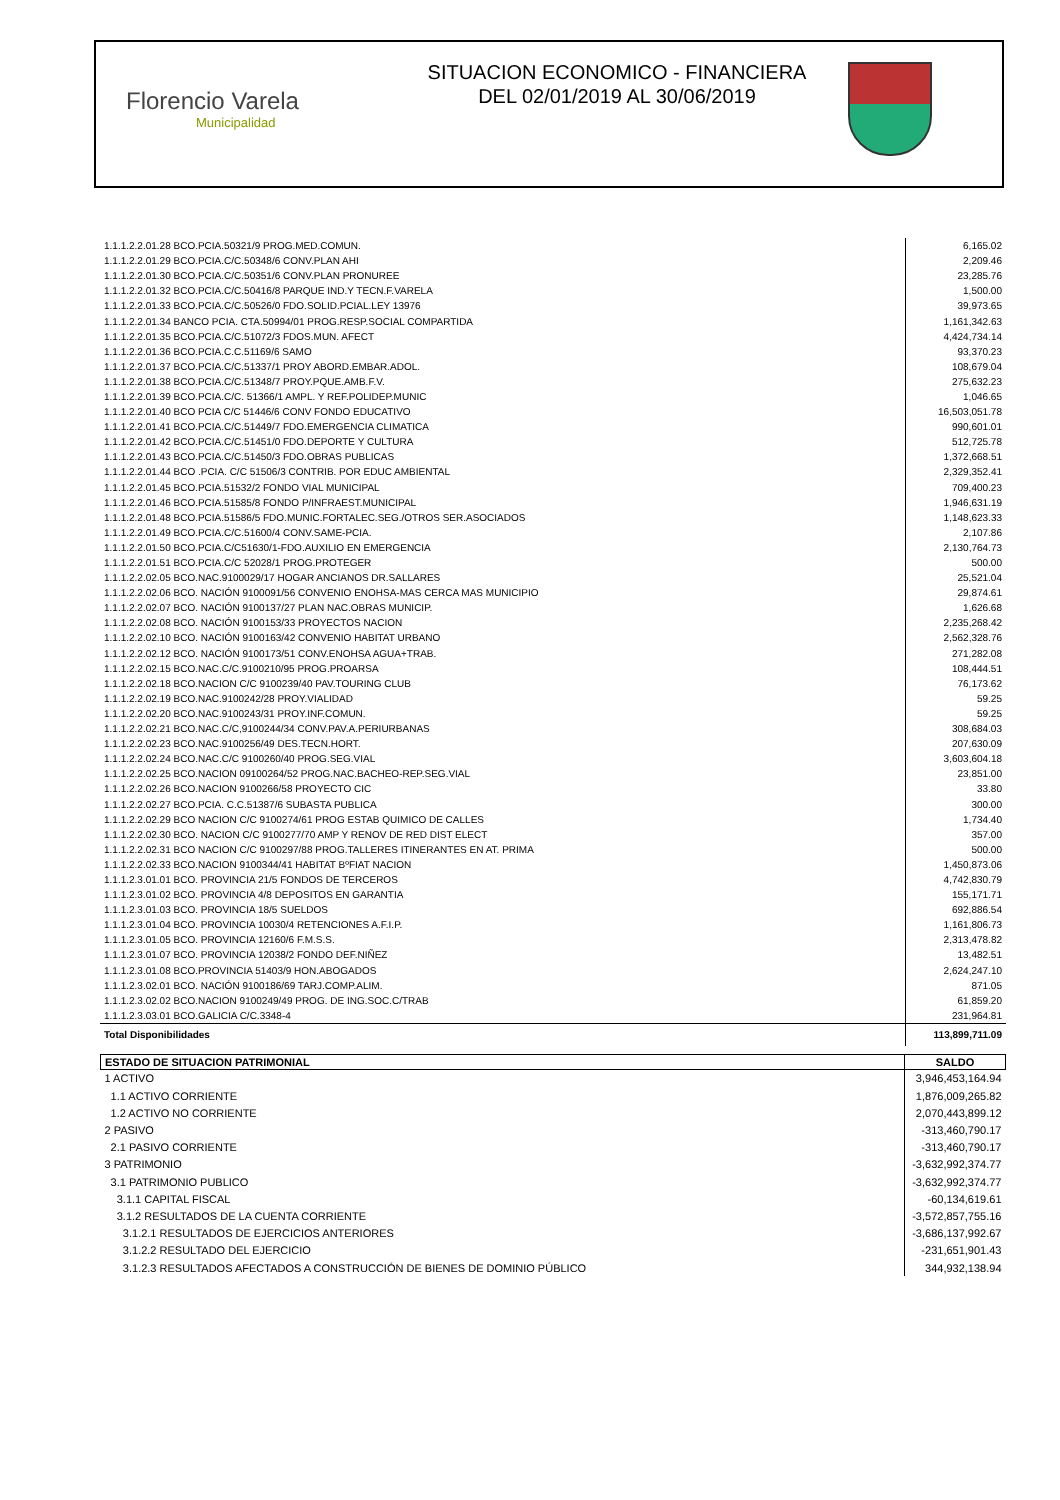Florencio Varela
Municipalidad
SITUACION ECONOMICO - FINANCIERA
DEL 02/01/2019 AL 30/06/2019
| 1.1.1.2.2.01.28 BCO.PCIA.50321/9 PROG.MED.COMUN. | 6,165.02 |
| 1.1.1.2.2.01.29 BCO.PCIA.C/C.50348/6 CONV.PLAN AHI | 2,209.46 |
| 1.1.1.2.2.01.30 BCO.PCIA.C/C.50351/6 CONV.PLAN PRONUREE | 23,285.76 |
| 1.1.1.2.2.01.32 BCO.PCIA.C/C.50416/8 PARQUE IND.Y TECN.F.VARELA | 1,500.00 |
| 1.1.1.2.2.01.33 BCO.PCIA.C/C.50526/0 FDO.SOLID.PCIAL.LEY 13976 | 39,973.65 |
| 1.1.1.2.2.01.34 BANCO PCIA. CTA.50994/01 PROG.RESP.SOCIAL COMPARTIDA | 1,161,342.63 |
| 1.1.1.2.2.01.35 BCO.PCIA.C/C.51072/3 FDOS.MUN. AFECT | 4,424,734.14 |
| 1.1.1.2.2.01.36 BCO.PCIA.C.C.51169/6 SAMO | 93,370.23 |
| 1.1.1.2.2.01.37 BCO.PCIA.C/C.51337/1 PROY ABORD.EMBAR.ADOL. | 108,679.04 |
| 1.1.1.2.2.01.38 BCO.PCIA.C/C.51348/7 PROY.PQUE.AMB.F.V. | 275,632.23 |
| 1.1.1.2.2.01.39 BCO.PCIA.C/C. 51366/1 AMPL. Y REF.POLIDEP.MUNIC | 1,046.65 |
| 1.1.1.2.2.01.40 BCO PCIA C/C 51446/6 CONV FONDO EDUCATIVO | 16,503,051.78 |
| 1.1.1.2.2.01.41 BCO.PCIA.C/C.51449/7 FDO.EMERGENCIA CLIMATICA | 990,601.01 |
| 1.1.1.2.2.01.42 BCO.PCIA.C/C.51451/0 FDO.DEPORTE Y CULTURA | 512,725.78 |
| 1.1.1.2.2.01.43 BCO.PCIA.C/C.51450/3 FDO.OBRAS PUBLICAS | 1,372,668.51 |
| 1.1.1.2.2.01.44 BCO .PCIA. C/C 51506/3 CONTRIB. POR EDUC AMBIENTAL | 2,329,352.41 |
| 1.1.1.2.2.01.45 BCO.PCIA.51532/2 FONDO VIAL MUNICIPAL | 709,400.23 |
| 1.1.1.2.2.01.46 BCO.PCIA.51585/8 FONDO P/INFRAEST.MUNICIPAL | 1,946,631.19 |
| 1.1.1.2.2.01.48 BCO.PCIA.51586/5 FDO.MUNIC.FORTALEC.SEG./OTROS SER.ASOCIADOS | 1,148,623.33 |
| 1.1.1.2.2.01.49 BCO.PCIA.C/C.51600/4 CONV.SAME-PCIA. | 2,107.86 |
| 1.1.1.2.2.01.50 BCO.PCIA.C/C51630/1-FDO.AUXILIO EN EMERGENCIA | 2,130,764.73 |
| 1.1.1.2.2.01.51 BCO.PCIA.C/C 52028/1 PROG.PROTEGER | 500.00 |
| 1.1.1.2.2.02.05 BCO.NAC.9100029/17 HOGAR ANCIANOS DR.SALLARES | 25,521.04 |
| 1.1.1.2.2.02.06 BCO. NACIÓN 9100091/56 CONVENIO ENOHSA-MAS CERCA MAS MUNICIPIO | 29,874.61 |
| 1.1.1.2.2.02.07 BCO. NACIÓN 9100137/27 PLAN NAC.OBRAS MUNICIP. | 1,626.68 |
| 1.1.1.2.2.02.08 BCO. NACIÓN 9100153/33 PROYECTOS NACION | 2,235,268.42 |
| 1.1.1.2.2.02.10 BCO. NACIÓN 9100163/42 CONVENIO HABITAT URBANO | 2,562,328.76 |
| 1.1.1.2.2.02.12 BCO. NACIÓN 9100173/51 CONV.ENOHSA AGUA+TRAB. | 271,282.08 |
| 1.1.1.2.2.02.15 BCO.NAC.C/C.9100210/95 PROG.PROARSA | 108,444.51 |
| 1.1.1.2.2.02.18 BCO.NACION C/C 9100239/40 PAV.TOURING CLUB | 76,173.62 |
| 1.1.1.2.2.02.19 BCO.NAC.9100242/28 PROY.VIALIDAD | 59.25 |
| 1.1.1.2.2.02.20 BCO.NAC.9100243/31 PROY.INF.COMUN. | 59.25 |
| 1.1.1.2.2.02.21 BCO.NAC.C/C,9100244/34 CONV.PAV.A.PERIURBANAS | 308,684.03 |
| 1.1.1.2.2.02.23 BCO.NAC.9100256/49 DES.TECN.HORT. | 207,630.09 |
| 1.1.1.2.2.02.24 BCO.NAC.C/C 9100260/40 PROG.SEG.VIAL | 3,603,604.18 |
| 1.1.1.2.2.02.25 BCO.NACION 09100264/52 PROG.NAC.BACHEO-REP.SEG.VIAL | 23,851.00 |
| 1.1.1.2.2.02.26 BCO.NACION 9100266/58 PROYECTO CIC | 33.80 |
| 1.1.1.2.2.02.27 BCO.PCIA. C.C.51387/6 SUBASTA PUBLICA | 300.00 |
| 1.1.1.2.2.02.29 BCO NACION C/C 9100274/61 PROG ESTAB QUIMICO DE CALLES | 1,734.40 |
| 1.1.1.2.2.02.30 BCO. NACION C/C 9100277/70 AMP Y RENOV DE RED DIST ELECT | 357.00 |
| 1.1.1.2.2.02.31 BCO NACION C/C 9100297/88 PROG.TALLERES ITINERANTES EN AT. PRIMA | 500.00 |
| 1.1.1.2.2.02.33 BCO.NACION 9100344/41 HABITAT BºFIAT NACION | 1,450,873.06 |
| 1.1.1.2.3.01.01 BCO. PROVINCIA 21/5 FONDOS DE TERCEROS | 4,742,830.79 |
| 1.1.1.2.3.01.02 BCO. PROVINCIA 4/8 DEPOSITOS EN GARANTIA | 155,171.71 |
| 1.1.1.2.3.01.03 BCO. PROVINCIA 18/5 SUELDOS | 692,886.54 |
| 1.1.1.2.3.01.04 BCO. PROVINCIA 10030/4 RETENCIONES A.F.I.P. | 1,161,806.73 |
| 1.1.1.2.3.01.05 BCO. PROVINCIA 12160/6 F.M.S.S. | 2,313,478.82 |
| 1.1.1.2.3.01.07 BCO. PROVINCIA 12038/2 FONDO DEF.NIÑEZ | 13,482.51 |
| 1.1.1.2.3.01.08 BCO.PROVINCIA 51403/9 HON.ABOGADOS | 2,624,247.10 |
| 1.1.1.2.3.02.01 BCO. NACIÓN 9100186/69 TARJ.COMP.ALIM. | 871.05 |
| 1.1.1.2.3.02.02 BCO.NACION 9100249/49 PROG. DE ING.SOC.C/TRAB | 61,859.20 |
| 1.1.1.2.3.03.01 BCO.GALICIA C/C.3348-4 | 231,964.81 |
| Total Disponibilidades | 113,899,711.09 |
| ESTADO DE SITUACION PATRIMONIAL | SALDO |
| --- | --- |
| 1 ACTIVO | 3,946,453,164.94 |
| 1.1 ACTIVO CORRIENTE | 1,876,009,265.82 |
| 1.2 ACTIVO NO CORRIENTE | 2,070,443,899.12 |
| 2 PASIVO | -313,460,790.17 |
| 2.1 PASIVO CORRIENTE | -313,460,790.17 |
| 3 PATRIMONIO | -3,632,992,374.77 |
| 3.1 PATRIMONIO PUBLICO | -3,632,992,374.77 |
| 3.1.1 CAPITAL FISCAL | -60,134,619.61 |
| 3.1.2 RESULTADOS DE LA CUENTA CORRIENTE | -3,572,857,755.16 |
| 3.1.2.1 RESULTADOS DE EJERCICIOS ANTERIORES | -3,686,137,992.67 |
| 3.1.2.2 RESULTADO DEL EJERCICIO | -231,651,901.43 |
| 3.1.2.3 RESULTADOS AFECTADOS A CONSTRUCCIÓN DE BIENES DE DOMINIO PÚBLICO | 344,932,138.94 |